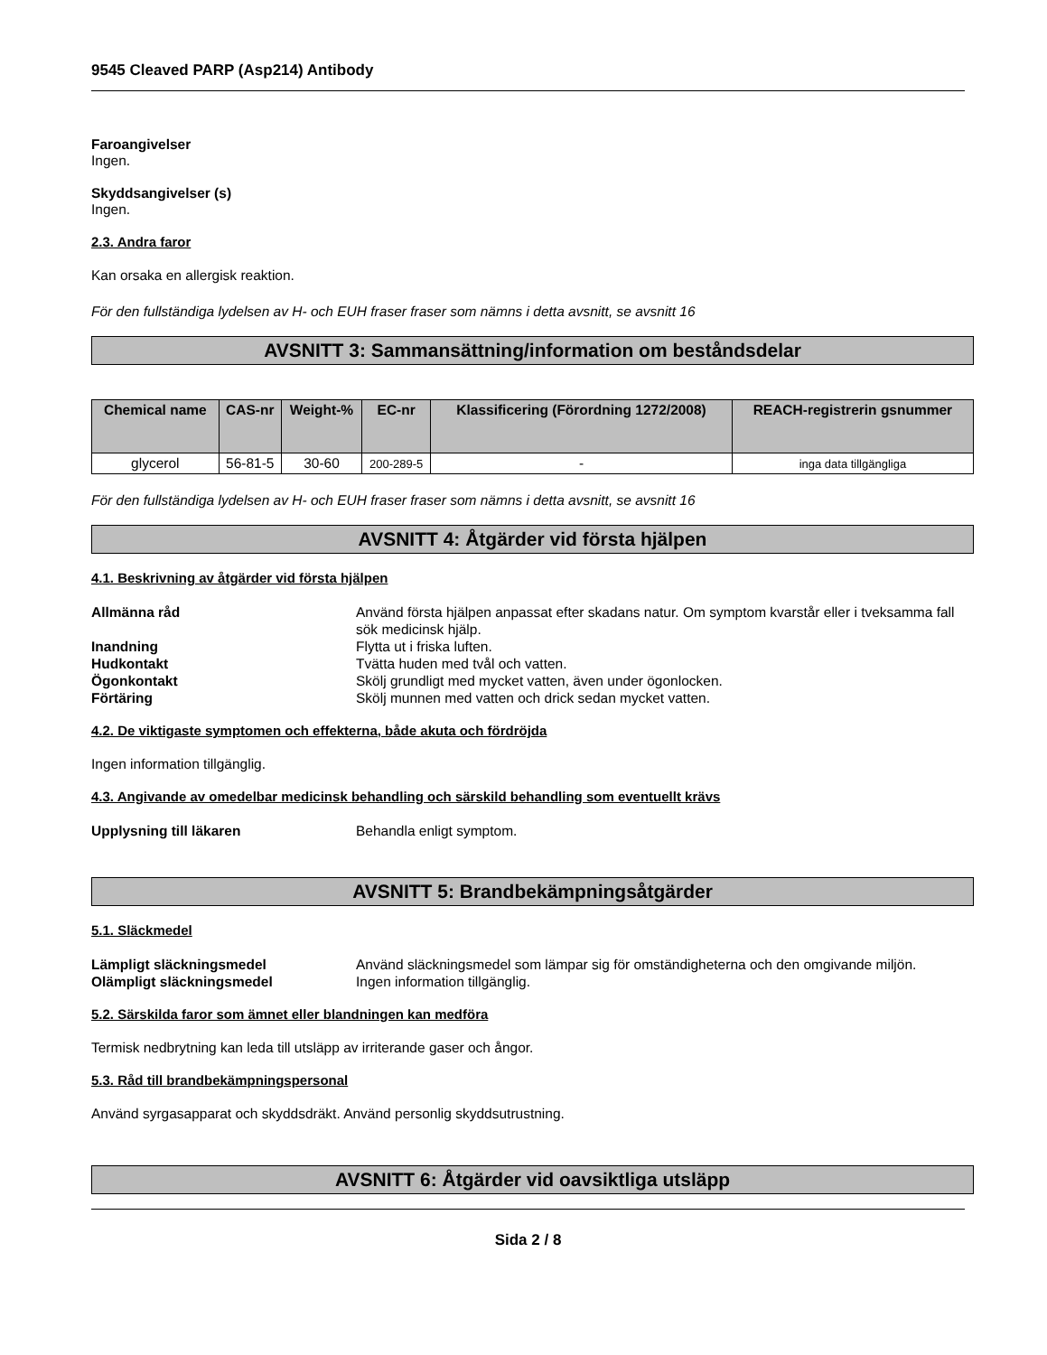9545 Cleaved PARP (Asp214) Antibody
Faroangivelser
Ingen.
Skyddsangivelser (s)
Ingen.
2.3. Andra faror
Kan orsaka en allergisk reaktion.
För den fullständiga lydelsen av H- och EUH fraser fraser som nämns i detta avsnitt, se avsnitt 16
AVSNITT 3: Sammansättning/information om beståndsdelar
| Chemical name | CAS-nr | Weight-% | EC-nr | Klassificering (Förordning 1272/2008) | REACH-registrerin gsnummer |
| --- | --- | --- | --- | --- | --- |
| glycerol | 56-81-5 | 30-60 | 200-289-5 | - | inga data tillgängliga |
För den fullständiga lydelsen av H- och EUH fraser fraser som nämns i detta avsnitt, se avsnitt 16
AVSNITT 4: Åtgärder vid första hjälpen
4.1. Beskrivning av åtgärder vid första hjälpen
Allmänna råd Använd första hjälpen anpassat efter skadans natur. Om symptom kvarstår eller i tveksamma fall sök medicinsk hjälp.
Inandning Flytta ut i friska luften.
Hudkontakt Tvätta huden med tvål och vatten.
Ögonkontakt Skölj grundligt med mycket vatten, även under ögonlocken.
Förtäring Skölj munnen med vatten och drick sedan mycket vatten.
4.2. De viktigaste symptomen och effekterna, både akuta och fördröjda
Ingen information tillgänglig.
4.3. Angivande av omedelbar medicinsk behandling och särskild behandling som eventuellt krävs
Upplysning till läkaren Behandla enligt symptom.
AVSNITT 5: Brandbekämpningsåtgärder
5.1. Släckmedel
Lämpligt släckningsmedel Använd släckningsmedel som lämpar sig för omständigheterna och den omgivande miljön.
Olämpligt släckningsmedel Ingen information tillgänglig.
5.2. Särskilda faror som ämnet eller blandningen kan medföra
Termisk nedbrytning kan leda till utsläpp av irriterande gaser och ångor.
5.3. Råd till brandbekämpningspersonal
Använd syrgasapparat och skyddsdräkt. Använd personlig skyddsutrustning.
AVSNITT 6: Åtgärder vid oavsiktliga utsläpp
Sida 2 / 8